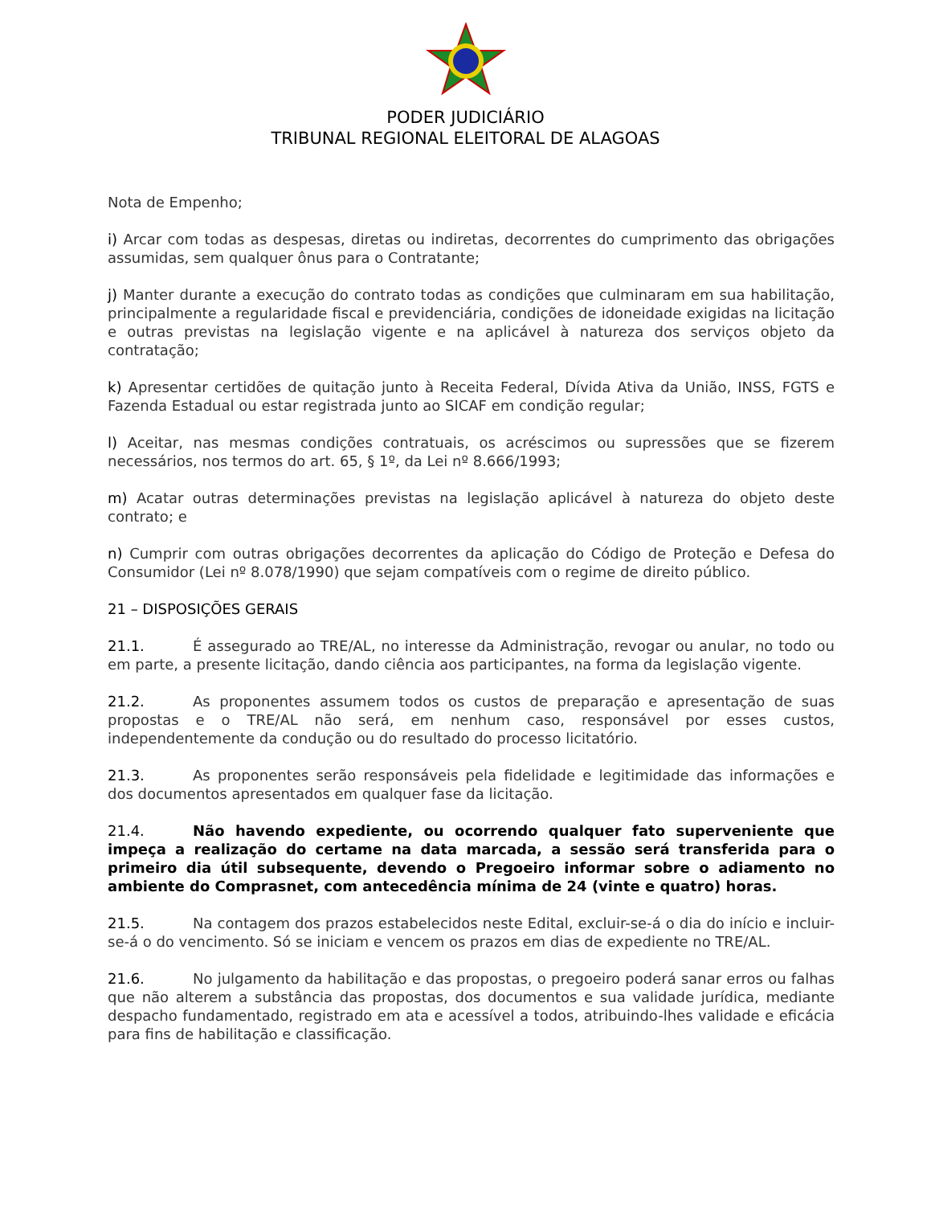PODER JUDICIÁRIO
TRIBUNAL REGIONAL ELEITORAL DE ALAGOAS
Nota de Empenho;
i) Arcar com todas as despesas, diretas ou indiretas, decorrentes do cumprimento das obrigações assumidas, sem qualquer ônus para o Contratante;
j) Manter durante a execução do contrato todas as condições que culminaram em sua habilitação, principalmente a regularidade fiscal e previdenciária, condições de idoneidade exigidas na licitação e outras previstas na legislação vigente e na aplicável à natureza dos serviços objeto da contratação;
k) Apresentar certidões de quitação junto à Receita Federal, Dívida Ativa da União, INSS, FGTS e Fazenda Estadual ou estar registrada junto ao SICAF em condição regular;
l) Aceitar, nas mesmas condições contratuais, os acréscimos ou supressões que se fizerem necessários, nos termos do art. 65, § 1º, da Lei nº 8.666/1993;
m) Acatar outras determinações previstas na legislação aplicável à natureza do objeto deste contrato; e
n) Cumprir com outras obrigações decorrentes da aplicação do Código de Proteção e Defesa do Consumidor (Lei nº 8.078/1990) que sejam compatíveis com o regime de direito público.
21 – DISPOSIÇÕES GERAIS
21.1. É assegurado ao TRE/AL, no interesse da Administração, revogar ou anular, no todo ou em parte, a presente licitação, dando ciência aos participantes, na forma da legislação vigente.
21.2. As proponentes assumem todos os custos de preparação e apresentação de suas propostas e o TRE/AL não será, em nenhum caso, responsável por esses custos, independentemente da condução ou do resultado do processo licitatório.
21.3. As proponentes serão responsáveis pela fidelidade e legitimidade das informações e dos documentos apresentados em qualquer fase da licitação.
21.4. Não havendo expediente, ou ocorrendo qualquer fato superveniente que impeça a realização do certame na data marcada, a sessão será transferida para o primeiro dia útil subsequente, devendo o Pregoeiro informar sobre o adiamento no ambiente do Comprasnet, com antecedência mínima de 24 (vinte e quatro) horas.
21.5. Na contagem dos prazos estabelecidos neste Edital, excluir-se-á o dia do início e incluir-se-á o do vencimento. Só se iniciam e vencem os prazos em dias de expediente no TRE/AL.
21.6. No julgamento da habilitação e das propostas, o pregoeiro poderá sanar erros ou falhas que não alterem a substância das propostas, dos documentos e sua validade jurídica, mediante despacho fundamentado, registrado em ata e acessível a todos, atribuindo-lhes validade e eficácia para fins de habilitação e classificação.